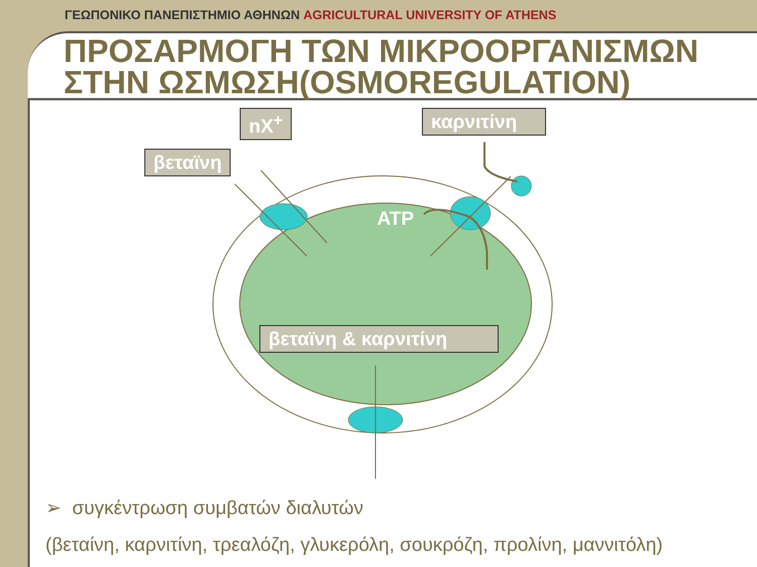ΓΕΩΠΟΝΙΚΟ ΠΑΝΕΠΙΣΤΗΜΙΟ ΑΘΗΝΩΝ AGRICULTURAL UNIVERSITY OF ATHENS
ΠΡΟΣΑΡΜΟΓΗ ΤΩΝ ΜΙΚΡΟΟΡΓΑΝΙΣΜΩΝ ΣΤΗΝ ΩΣΜΩΣΗ(OSMOREGULATION)
nX<sup>+</sup> καρνιτίνη
βεταϊνη
ATP
βεταϊνη & καρνιτίνη
➢ συγκέντρωση συμβατών διαλυτών
(βεταίνη, καρνιτίνη, τρεαλόζη, γλυκερόλη, σουκρόζη, προλίνη, μαννιτόλη)